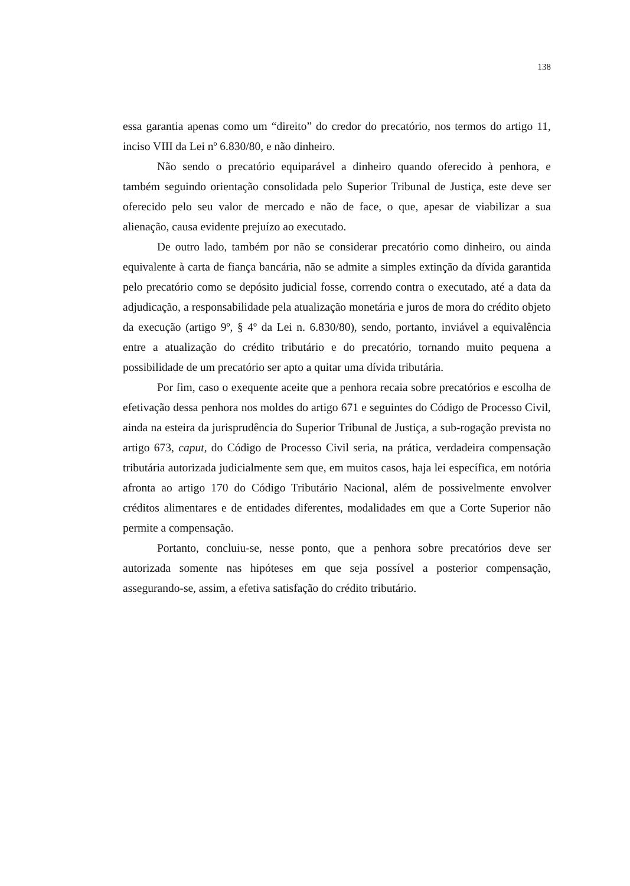138
essa garantia apenas como um “direito” do credor do precatório, nos termos do artigo 11, inciso VIII da Lei nº 6.830/80, e não dinheiro.
Não sendo o precatório equiparável a dinheiro quando oferecido à penhora, e também seguindo orientação consolidada pelo Superior Tribunal de Justiça, este deve ser oferecido pelo seu valor de mercado e não de face, o que, apesar de viabilizar a sua alienação, causa evidente prejuízo ao executado.
De outro lado, também por não se considerar precatório como dinheiro, ou ainda equivalente à carta de fiança bancária, não se admite a simples extinção da dívida garantida pelo precatório como se depósito judicial fosse, correndo contra o executado, até a data da adjudicação, a responsabilidade pela atualização monetária e juros de mora do crédito objeto da execução (artigo 9º, § 4º da Lei n. 6.830/80), sendo, portanto, inviável a equivalência entre a atualização do crédito tributário e do precatório, tornando muito pequena a possibilidade de um precatório ser apto a quitar uma dívida tributária.
Por fim, caso o exequente aceite que a penhora recaia sobre precatórios e escolha de efetivação dessa penhora nos moldes do artigo 671 e seguintes do Código de Processo Civil, ainda na esteira da jurisprudência do Superior Tribunal de Justiça, a sub-rogação prevista no artigo 673, caput, do Código de Processo Civil seria, na prática, verdadeira compensação tributária autorizada judicialmente sem que, em muitos casos, haja lei específica, em notória afronta ao artigo 170 do Código Tributário Nacional, além de possivelmente envolver créditos alimentares e de entidades diferentes, modalidades em que a Corte Superior não permite a compensação.
Portanto, concluiu-se, nesse ponto, que a penhora sobre precatórios deve ser autorizada somente nas hipóteses em que seja possível a posterior compensação, assegurando-se, assim, a efetiva satisfação do crédito tributário.